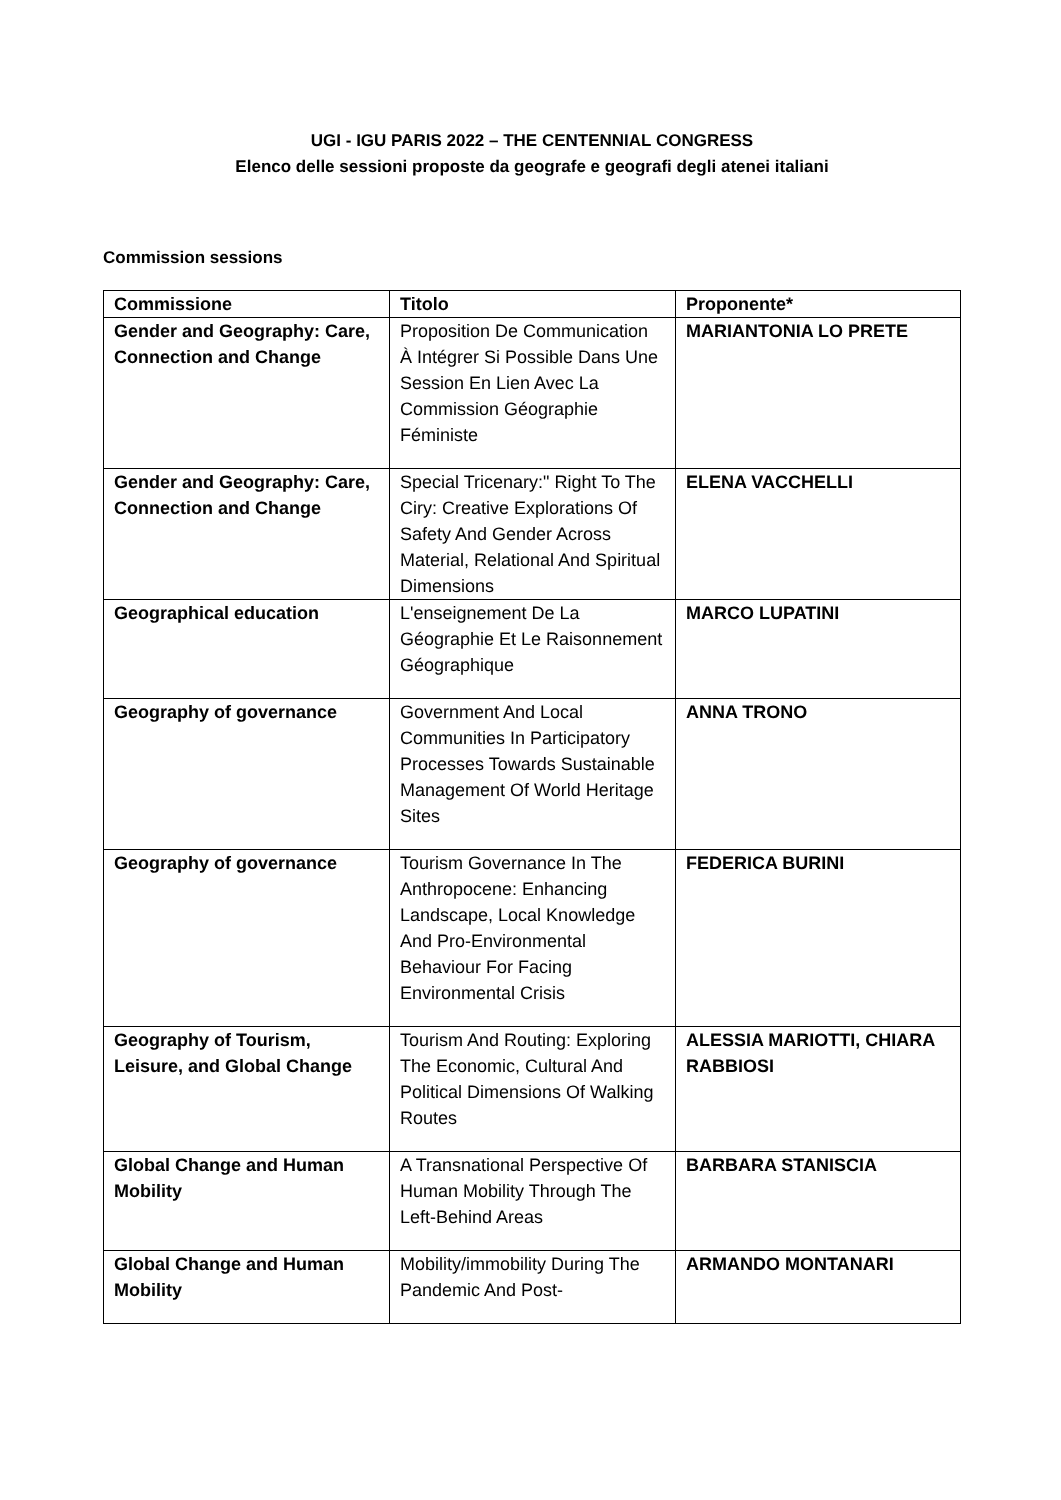UGI - IGU PARIS 2022 – THE CENTENNIAL CONGRESS
Elenco delle sessioni proposte da geografe e geografi degli atenei italiani
Commission sessions
| Commissione | Titolo | Proponente* |
| --- | --- | --- |
| Gender and Geography: Care, Connection and Change | Proposition De Communication À Intégrer Si Possible Dans Une Session En Lien Avec La Commission Géographie Féministe | MARIANTONIA LO PRETE |
| Gender and Geography: Care, Connection and Change | Special Tricenary:" Right To The Ciry: Creative Explorations Of Safety And Gender Across Material, Relational And Spiritual Dimensions | ELENA VACCHELLI |
| Geographical education | L'enseignement De La Géographie Et Le Raisonnement Géographique | MARCO LUPATINI |
| Geography of governance | Government And Local Communities In Participatory Processes Towards Sustainable Management Of World Heritage Sites | ANNA TRONO |
| Geography of governance | Tourism Governance In The Anthropocene: Enhancing Landscape, Local Knowledge And Pro-Environmental Behaviour For Facing Environmental Crisis | FEDERICA BURINI |
| Geography of Tourism, Leisure, and Global Change | Tourism And Routing: Exploring The Economic, Cultural And Political Dimensions Of Walking Routes | ALESSIA MARIOTTI, CHIARA RABBIOSI |
| Global Change and Human Mobility | A Transnational Perspective Of Human Mobility Through The Left-Behind Areas | BARBARA STANISCIA |
| Global Change and Human Mobility | Mobility/immobility During The Pandemic And Post- | ARMANDO MONTANARI |